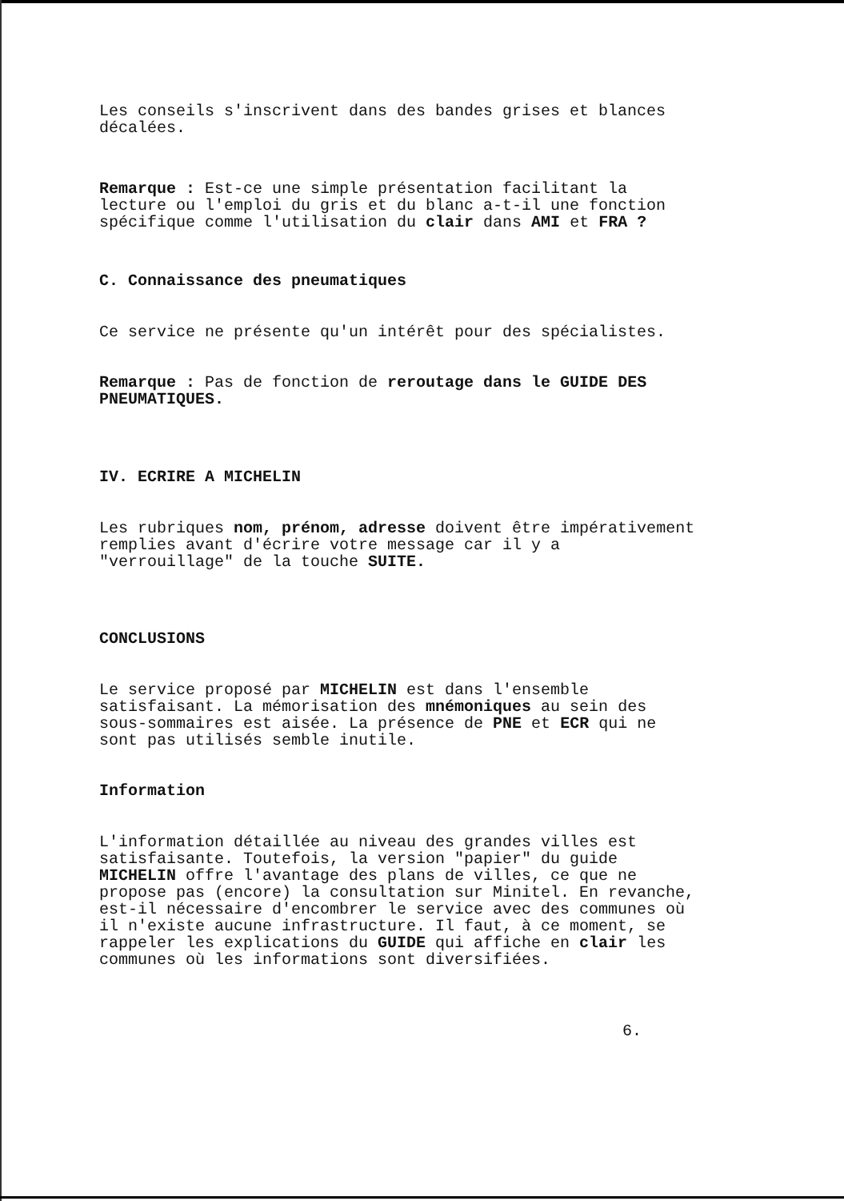Les conseils s'inscrivent dans des bandes grises et blances
décalées.
Remarque : Est-ce une simple présentation facilitant la
lecture ou l'emploi du gris et du blanc a-t-il une fonction
spécifique comme l'utilisation du clair dans AMI et FRA ?
C. Connaissance des pneumatiques
Ce service ne présente qu'un intérêt pour des spécialistes.
Remarque : Pas de fonction de reroutage dans le GUIDE DES
PNEUMATIQUES.
IV. ECRIRE A MICHELIN
Les rubriques nom, prénom, adresse doivent être impérativement
remplies avant d'écrire votre message car il y a
"verrouillage" de la touche SUITE.
CONCLUSIONS
Le service proposé par MICHELIN est dans l'ensemble
satisfaisant. La mémorisation des mnémoniques au sein des
sous-sommaires est aisée. La présence de PNE et ECR qui ne
sont pas utilisés semble inutile.
Information
L'information détaillée au niveau des grandes villes est
satisfaisante. Toutefois, la version "papier" du guide
MICHELIN offre l'avantage des plans de villes, ce que ne
propose pas (encore) la consultation sur Minitel. En revanche,
est-il nécessaire d'encombrer le service avec des communes où
il n'existe aucune infrastructure. Il faut, à ce moment, se
rappeler les explications du GUIDE qui affiche en clair les
communes où les informations sont diversifiées.
6.